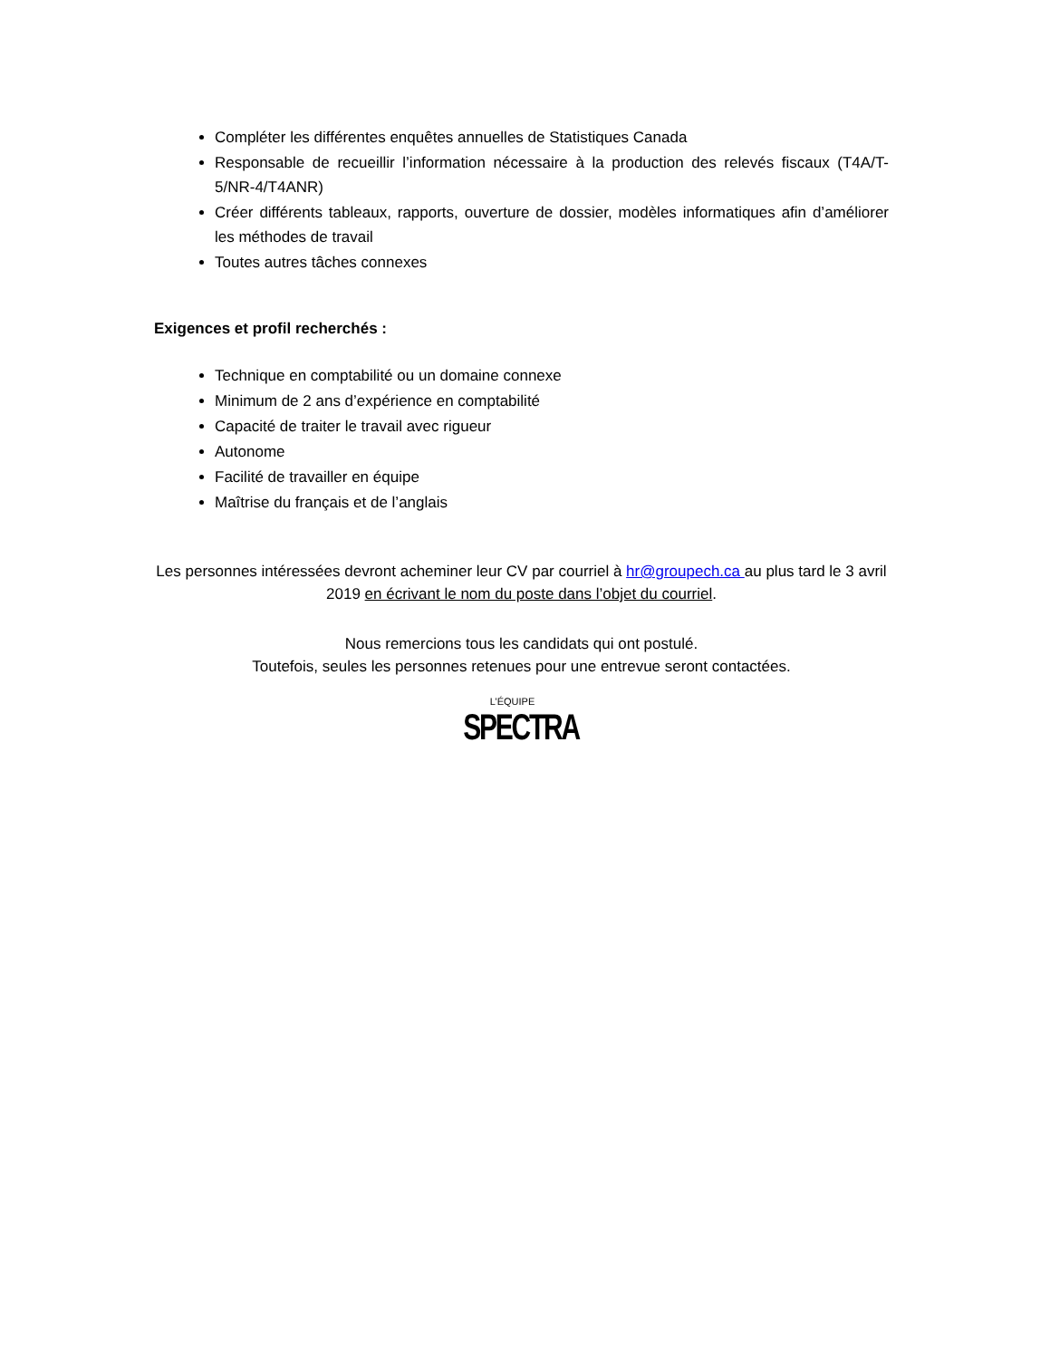Compléter les différentes enquêtes annuelles de Statistiques Canada
Responsable de recueillir l’information nécessaire à la production des relevés fiscaux (T4A/T-5/NR-4/T4ANR)
Créer différents tableaux, rapports, ouverture de dossier, modèles informatiques afin d’améliorer les méthodes de travail
Toutes autres tâches connexes
Exigences et profil recherchés :
Technique en comptabilité ou un domaine connexe
Minimum de 2 ans d’expérience en comptabilité
Capacité de traiter le travail avec rigueur
Autonome
Facilité de travailler en équipe
Maîtrise du français et de l’anglais
Les personnes intéressées devront acheminer leur CV par courriel à hr@groupech.ca au plus tard le 3 avril 2019 en écrivant le nom du poste dans l’objet du courriel.
Nous remercions tous les candidats qui ont postulé.
Toutefois, seules les personnes retenues pour une entrevue seront contactées.
L’ÉQUIPE
SPECTRA